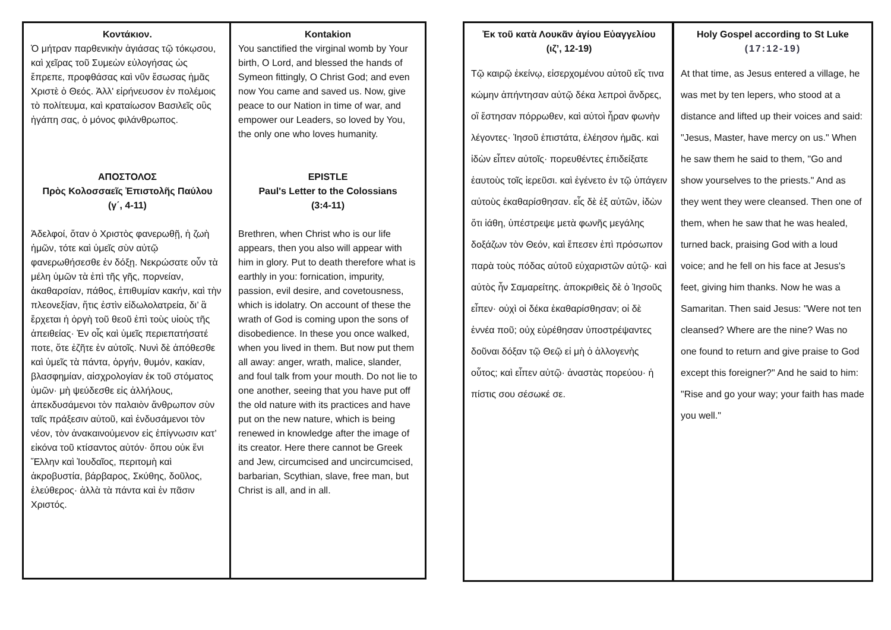Κοντάκιον.
Ὁ μήτραν παρθενικὴν ἁγιάσας τῷ τόκῳσου, καὶ χεῖρας τοῦ Συμεὼν εὐλογήσας ὡς ἔπρεπε, προφθάσας καὶ νῦν ἔσωσας ἡμᾶς Χριστὲ ὁ Θεός. Ἀλλ' εἰρήνευσον ἐν πολέμοις τὸ πολίτευμα, καὶ κραταίωσον Βασιλεῖς οὓς ἠγάπη σας, ὁ μόνος φιλάνθρωπος.
ΑΠΟΣΤΟΛΟΣ
Πρὸς Κολοσσαεῖς Ἐπιστολῆς Παύλου
(γ΄, 4-11)
Ἀδελφοί, ὅταν ὁ Χριστὸς φανερωθῇ, ἡ ζωὴ ἡμῶν, τότε καὶ ὑμεῖς σὺν αὐτῷ φανερωθήσεσθε ἐν δόξῃ. Νεκρώσατε οὖν τὰ μέλη ὑμῶν τὰ ἐπὶ τῆς γῆς, πορνείαν, ἀκαθαρσίαν, πάθος, ἐπιθυμίαν κακήν, καὶ τὴν πλεονεξίαν, ἥτις ἐστὶν εἰδωλολατρεία, δι’ ἃ ἔρχεται ἡ ὀργὴ τοῦ θεοῦ ἐπὶ τοὺς υἱοὺς τῆς ἀπειθείας· Ἐν οἷς καὶ ὑμεῖς περιεπατήσατέ ποτε, ὅτε ἐζῆτε ἐν αὐτοῖς. Νυνὶ δὲ ἀπόθεσθε καὶ ὑμεῖς τὰ πάντα, ὀργήν, θυμόν, κακίαν, βλασφημίαν, αἰσχρολογίαν ἐκ τοῦ στόματος ὑμῶν· μὴ ψεύδεσθε εἰς ἀλλήλους, ἀπεκδυσάμενοι τὸν παλαιὸν ἄνθρωπον σὺν ταῖς πράξεσιν αὐτοῦ, καὶ ἐνδυσάμενοι τὸν νέον, τὸν ἀνακαινούμενον εἰς ἐπίγνωσιν κατ’ εἰκόνα τοῦ κτίσαντος αὐτόν· ὅπου οὐκ ἔνι Ἕλλην καὶ Ἰουδαῖος, περιτομὴ καὶ ἀκροβυστία, βάρβαρος, Σκύθης, δοῦλος, ἐλεύθερος· ἀλλὰ τὰ πάντα καὶ ἐν πᾶσιν Χριστός.
Kontakion
You sanctified the virginal womb by Your birth, O Lord, and blessed the hands of Symeon fittingly, O Christ God; and even now You came and saved us. Now, give peace to our Nation in time of war, and empower our Leaders, so loved by You, the only one who loves humanity.
EPISTLE
Paul's Letter to the Colossians
(3:4-11)
Brethren, when Christ who is our life appears, then you also will appear with him in glory. Put to death therefore what is earthly in you: fornication, impurity, passion, evil desire, and covetousness, which is idolatry. On account of these the wrath of God is coming upon the sons of disobedience. In these you once walked, when you lived in them. But now put them all away: anger, wrath, malice, slander, and foul talk from your mouth. Do not lie to one another, seeing that you have put off the old nature with its practices and have put on the new nature, which is being renewed in knowledge after the image of its creator. Here there cannot be Greek and Jew, circumcised and uncircumcised, barbarian, Scythian, slave, free man, but Christ is all, and in all.
Ἐκ τοῦ κατὰ Λουκᾶν ἁγίου Εὐαγγελίου
(ιζ’, 12-19)
Τῷ καιρῷ ἐκείνῳ, εἰσερχομένου αὐτοῦ εἴς τινα κώμην ἀπήντησαν αὐτῷ δέκα λεπροὶ ἄνδρες, οἳ ἔστησαν πόρρωθεν, καὶ αὐτοὶ ἦραν φωνὴν λέγοντες· Ἰησοῦ ἐπιστάτα, ἐλέησον ἡμᾶς. καὶ ἰδὼν εἶπεν αὐτοῖς· πορευθέντες ἐπιδείξατε ἑαυτοὺς τοῖς ἱερεῦσι. καὶ ἐγένετο ἐν τῷ ὑπάγειν αὐτοὺς ἐκαθαρίσθησαν. εἷς δὲ ἐξ αὐτῶν, ἰδὼν ὅτι ἰάθη, ὑπέστρεψε μετὰ φωνῆς μεγάλης δοξάζων τὸν Θεόν, καὶ ἔπεσεν ἐπὶ πρόσωπον παρὰ τοὺς πόδας αὐτοῦ εὐχαριστῶν αὐτῷ· καὶ αὐτὸς ἦν Σαμαρείτης. ἀποκριθεὶς δὲ ὁ Ἰησοῦς εἶπεν· οὐχὶ οἱ δέκα ἐκαθαρίσθησαν; οἱ δὲ ἐννέα ποῦ; οὐχ εὑρέθησαν ὑποστρέψαντες δοῦναι δόξαν τῷ Θεῷ εἰ μὴ ὁ ἀλλογενὴς οὗτος; καὶ εἶπεν αὐτῷ· ἀναστὰς πορεύου· ἡ πίστις σου σέσωκέ σε.
Holy Gospel according to St Luke
(17:12-19)
At that time, as Jesus entered a village, he was met by ten lepers, who stood at a distance and lifted up their voices and said: "Jesus, Master, have mercy on us." When he saw them he said to them, "Go and show yourselves to the priests." And as they went they were cleansed. Then one of them, when he saw that he was healed, turned back, praising God with a loud voice; and he fell on his face at Jesus's feet, giving him thanks. Now he was a Samaritan. Then said Jesus: "Were not ten cleansed? Where are the nine? Was no one found to return and give praise to God except this foreigner?" And he said to him: "Rise and go your way; your faith has made you well."